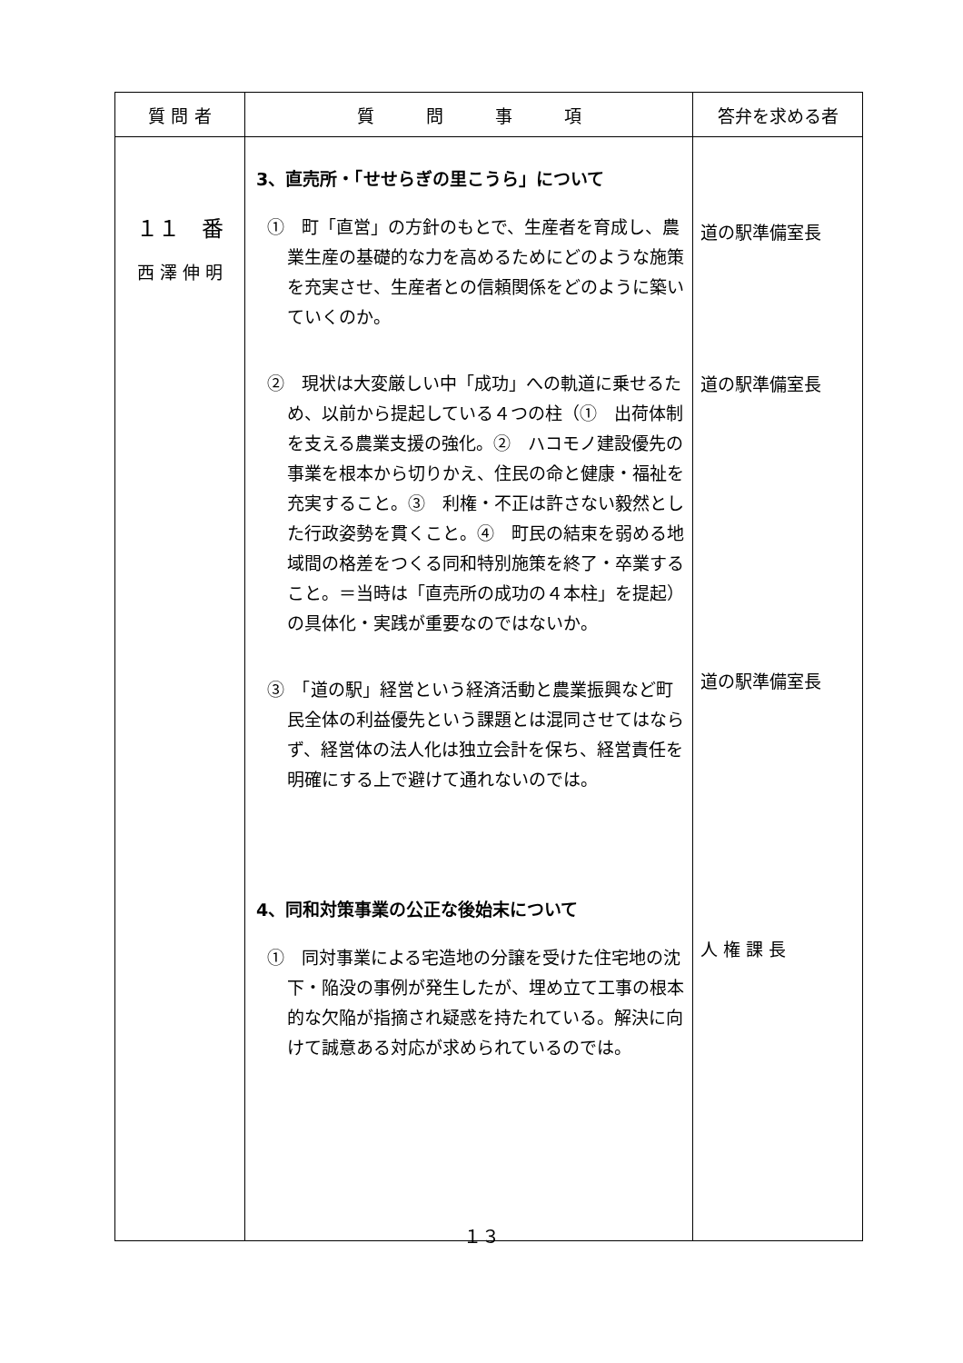| 質 問 者 | 質 問 事 項 | 答弁を求める者 |
| --- | --- | --- |
| １１ 番 西 澤 伸 明 | 3、直売所・「せせらぎの里こうら」について ① 町「直営」の方針のもとで、生産者を育成し、農業生産の基礎的な力を高めるためにどのような施策を充実させ、生産者との信頼関係をどのように築いていくのか。 ② 現状は大変厳しい中「成功」への軌道に乗せるため、以前から提起している４つの柱（① 出荷体制を支える農業支援の強化。② ハコモノ建設優先の事業を根本から切りかえ、住民の命と健康・福祉を充実すること。③ 利権・不正は許さない毅然とした行政姿勢を貫くこと。④ 町民の結束を弱める地域間の格差をつくる同和特別施策を終了・卒業すること。＝当時は「直売所の成功の４本柱」を提起）の具体化・実践が重要なのではないか。 ③ 「道の駅」経営という経済活動と農業振興など町民全体の利益優先という課題とは混同させてはならず、経営体の法人化は独立会計を保ち、経営責任を明確にする上で避けて通れないのでは。 4、同和対策事業の公正な後始末について ① 同対事業による宅造地の分譲を受けた住宅地の沈下・陥没の事例が発生したが、埋め立て工事の根本的な欠陥が指摘され疑惑を持たれている。解決に向けて誠意ある対応が求められているのでは。 | 道の駅準備室長 道の駅準備室長 道の駅準備室長 人 権 課 長 |
１３